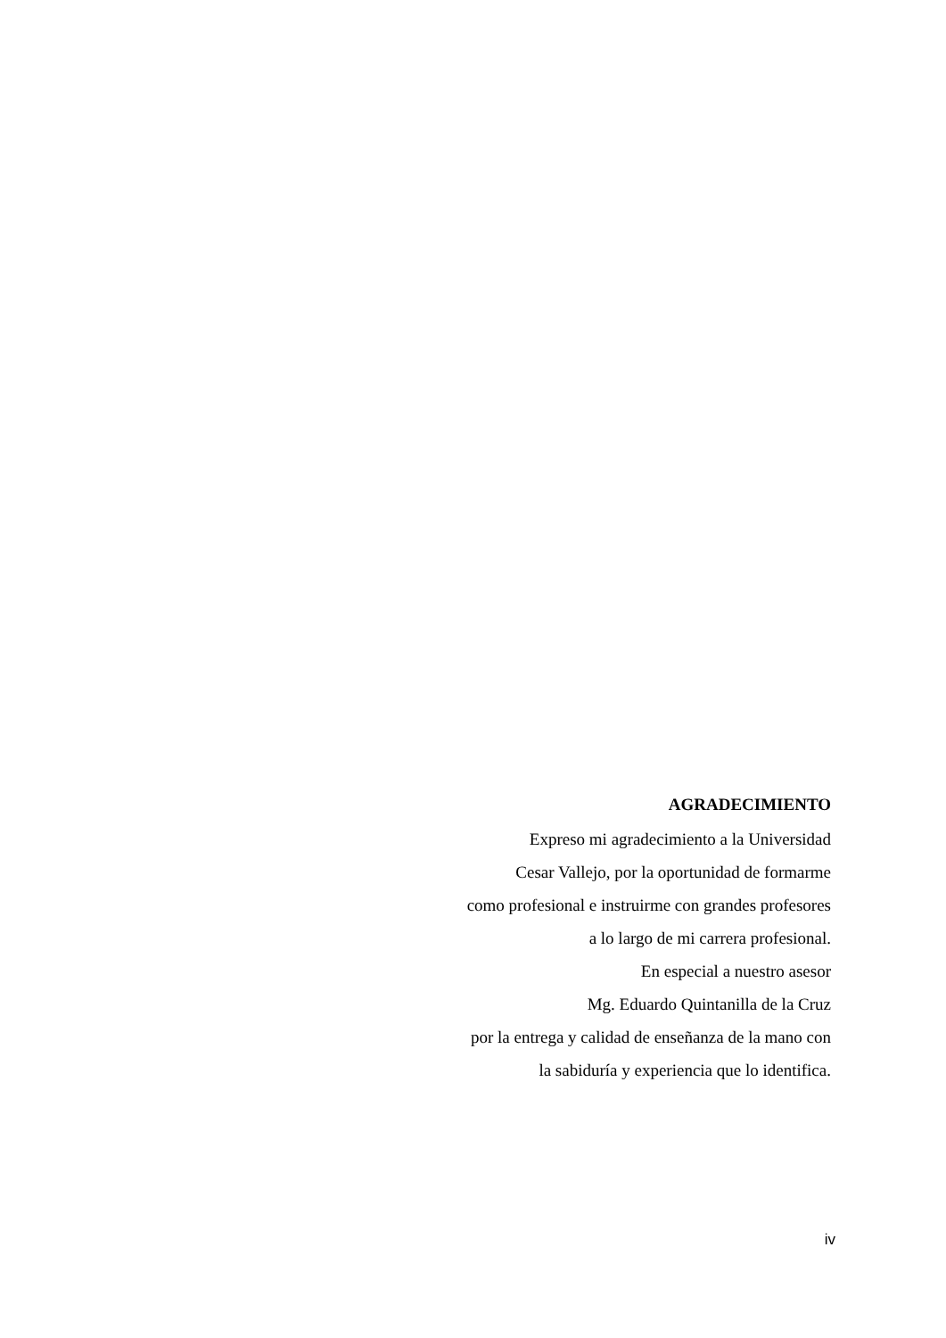AGRADECIMIENTO
Expreso mi agradecimiento a la Universidad
Cesar Vallejo, por la oportunidad de formarme
como profesional e instruirme con grandes profesores
a lo largo de mi carrera profesional.
En especial a nuestro asesor
Mg. Eduardo Quintanilla de la Cruz
por la entrega y calidad de enseñanza de la mano con
la sabiduría y experiencia que lo identifica.
iv